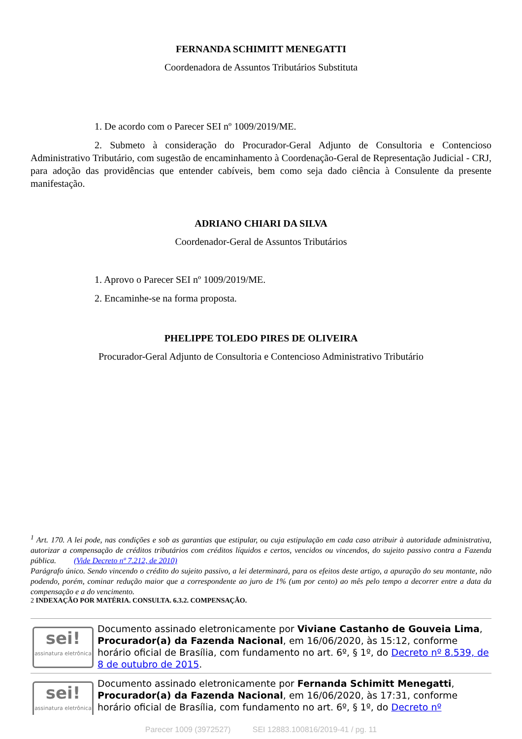FERNANDA SCHIMITT MENEGATTI
Coordenadora de Assuntos Tributários Substituta
1. De acordo com o Parecer SEI nº 1009/2019/ME.
2. Submeto à consideração do Procurador-Geral Adjunto de Consultoria e Contencioso Administrativo Tributário, com sugestão de encaminhamento à Coordenação-Geral de Representação Judicial - CRJ, para adoção das providências que entender cabíveis, bem como seja dado ciência à Consulente da presente manifestação.
ADRIANO CHIARI DA SILVA
Coordenador-Geral de Assuntos Tributários
1. Aprovo o Parecer SEI nº 1009/2019/ME.
2. Encaminhe-se na forma proposta.
PHELIPPE TOLEDO PIRES DE OLIVEIRA
Procurador-Geral Adjunto de Consultoria e Contencioso Administrativo Tributário
<sup>1</sup> Art. 170. A lei pode, nas condições e sob as garantias que estipular, ou cuja estipulação em cada caso atribuir à autoridade administrativa, autorizar a compensação de créditos tributários com créditos líquidos e certos, vencidos ou vincendos, do sujeito passivo contra a Fazenda pública. (Vide Decreto nº 7.212, de 2010)
Parágrafo único. Sendo vincendo o crédito do sujeito passivo, a lei determinará, para os efeitos deste artigo, a apuração do seu montante, não podendo, porém, cominar redução maior que a correspondente ao juro de 1% (um por cento) ao mês pelo tempo a decorrer entre a data da compensação e a do vencimento.
2 INDEXAÇÃO POR MATÉRIA. CONSULTA. 6.3.2. COMPENSAÇÃO.
sei!
assinatura eletrônica
Documento assinado eletronicamente por Viviane Castanho de Gouveia Lima, Procurador(a) da Fazenda Nacional, em 16/06/2020, às 15:12, conforme horário oficial de Brasília, com fundamento no art. 6º, § 1º, do Decreto nº 8.539, de 8 de outubro de 2015.
sei!
assinatura eletrônica
Documento assinado eletronicamente por Fernanda Schimitt Menegatti, Procurador(a) da Fazenda Nacional, em 16/06/2020, às 17:31, conforme horário oficial de Brasília, com fundamento no art. 6º, § 1º, do Decreto nº
Parecer 1009 (3972527) SEI 12883.100816/2019-41 / pg. 11